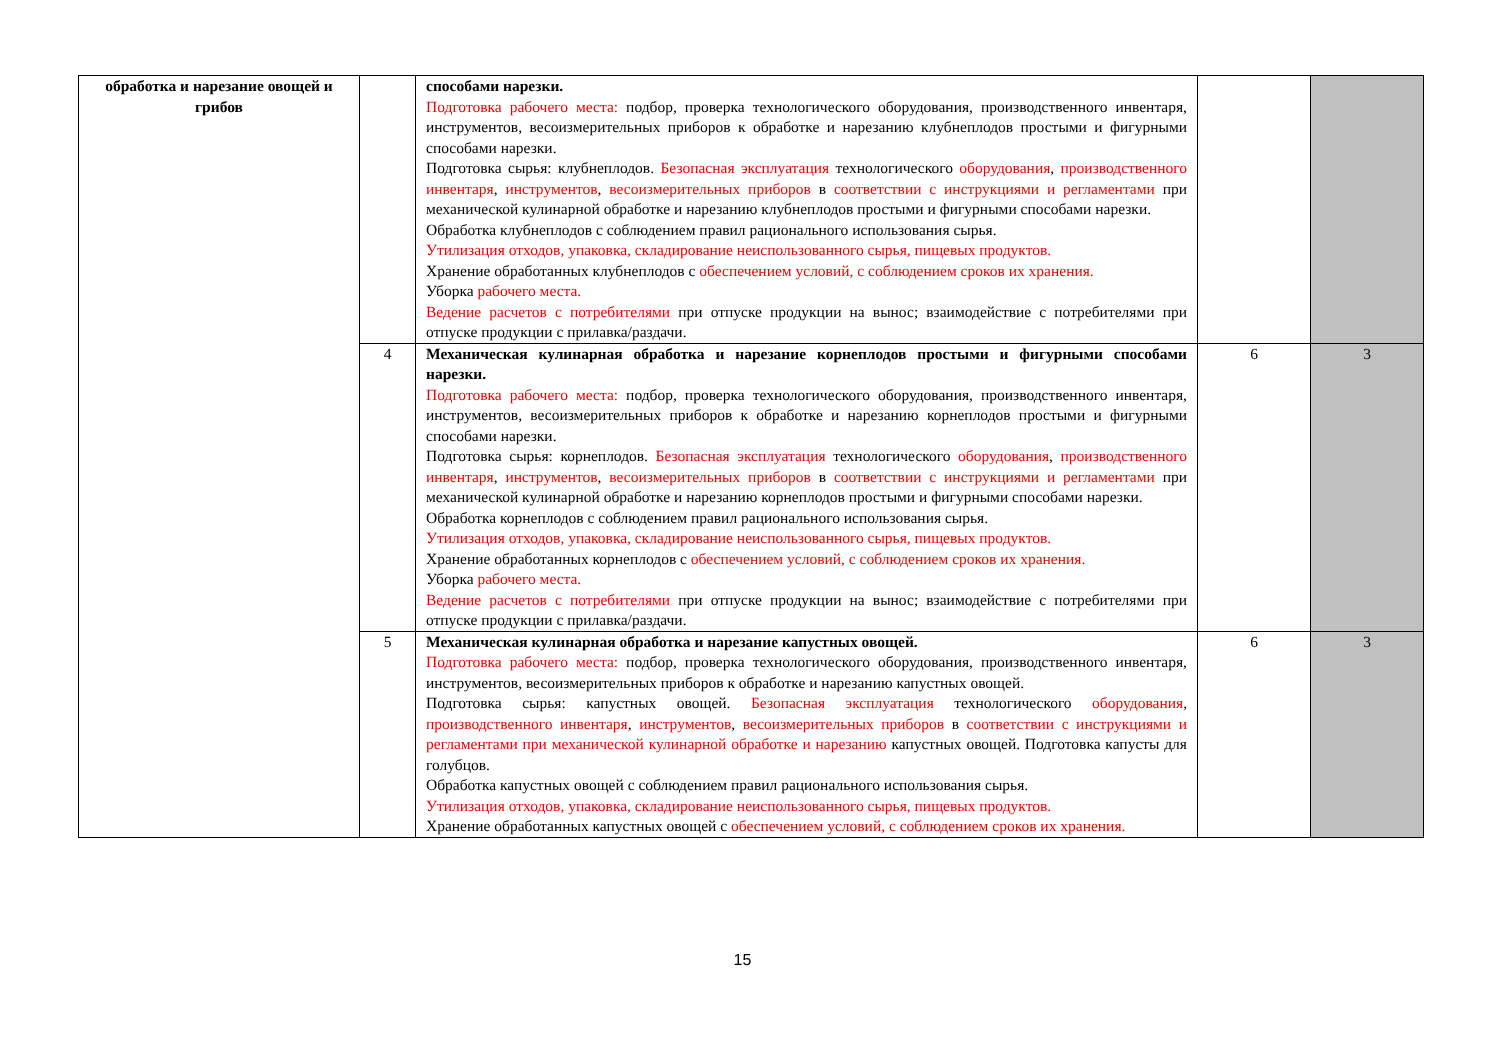| обработка и нарезание овощей и грибов | | способами нарезки. Подготовка рабочего места: подбор, проверка технологического оборудования, производственного инвентаря, инструментов, весоизмерительных приборов к обработке и нарезанию клубнеплодов простыми и фигурными способами нарезки. Подготовка сырья: клубнеплодов. Безопасная эксплуатация технологического оборудования , производственного инвентаря , инструментов , весоизмерительных приборов в соответствии с инструкциями и регламентами при механической кулинарной обработке и нарезанию клубнеплодов простыми и фигурными способами нарезки. Обработка клубнеплодов с соблюдением правил рационального использования сырья. Утилизация отходов, упаковка, складирование неиспользованного сырья, пищевых продуктов. Хранение обработанных клубнеплодов с обеспечением условий, с соблюдением сроков их хранения. Уборка рабочего места. Ведение расчетов с потребителями при отпуске продукции на вынос; взаимодействие с потребителями при отпуске продукции с прилавка/раздачи. | | |
| | 4 | Механическая кулинарная обработка и нарезание корнеплодов простыми и фигурными способами нарезки. Подготовка рабочего места: подбор, проверка технологического оборудования, производственного инвентаря, инструментов, весоизмерительных приборов к обработке и нарезанию корнеплодов простыми и фигурными способами нарезки. Подготовка сырья: корнеплодов. Безопасная эксплуатация технологического оборудования , производственного инвентаря , инструментов , весоизмерительных приборов в соответствии с инструкциями и регламентами при механической кулинарной обработке и нарезанию корнеплодов простыми и фигурными способами нарезки. Обработка корнеплодов с соблюдением правил рационального использования сырья. Утилизация отходов, упаковка, складирование неиспользованного сырья, пищевых продуктов. Хранение обработанных корнеплодов с обеспечением условий, с соблюдением сроков их хранения. Уборка рабочего места. Ведение расчетов с потребителями при отпуске продукции на вынос; взаимодействие с потребителями при отпуске продукции с прилавка/раздачи. | 6 | 3 |
| | 5 | Механическая кулинарная обработка и нарезание капустных овощей. Подготовка рабочего места: подбор, проверка технологического оборудования, производственного инвентаря, инструментов, весоизмерительных приборов к обработке и нарезанию капустных овощей. Подготовка сырья: капустных овощей. Безопасная эксплуатация технологического оборудования , производственного инвентаря , инструментов , весоизмерительных приборов в соответствии с инструкциями и регламентами при механической кулинарной обработке и нарезанию капустных овощей. Подготовка капусты для голубцов. Обработка капустных овощей с соблюдением правил рационального использования сырья. Утилизация отходов, упаковка, складирование неиспользованного сырья, пищевых продуктов. Хранение обработанных капустных овощей с обеспечением условий, с соблюдением сроков их хранения. | 6 | 3 |
15